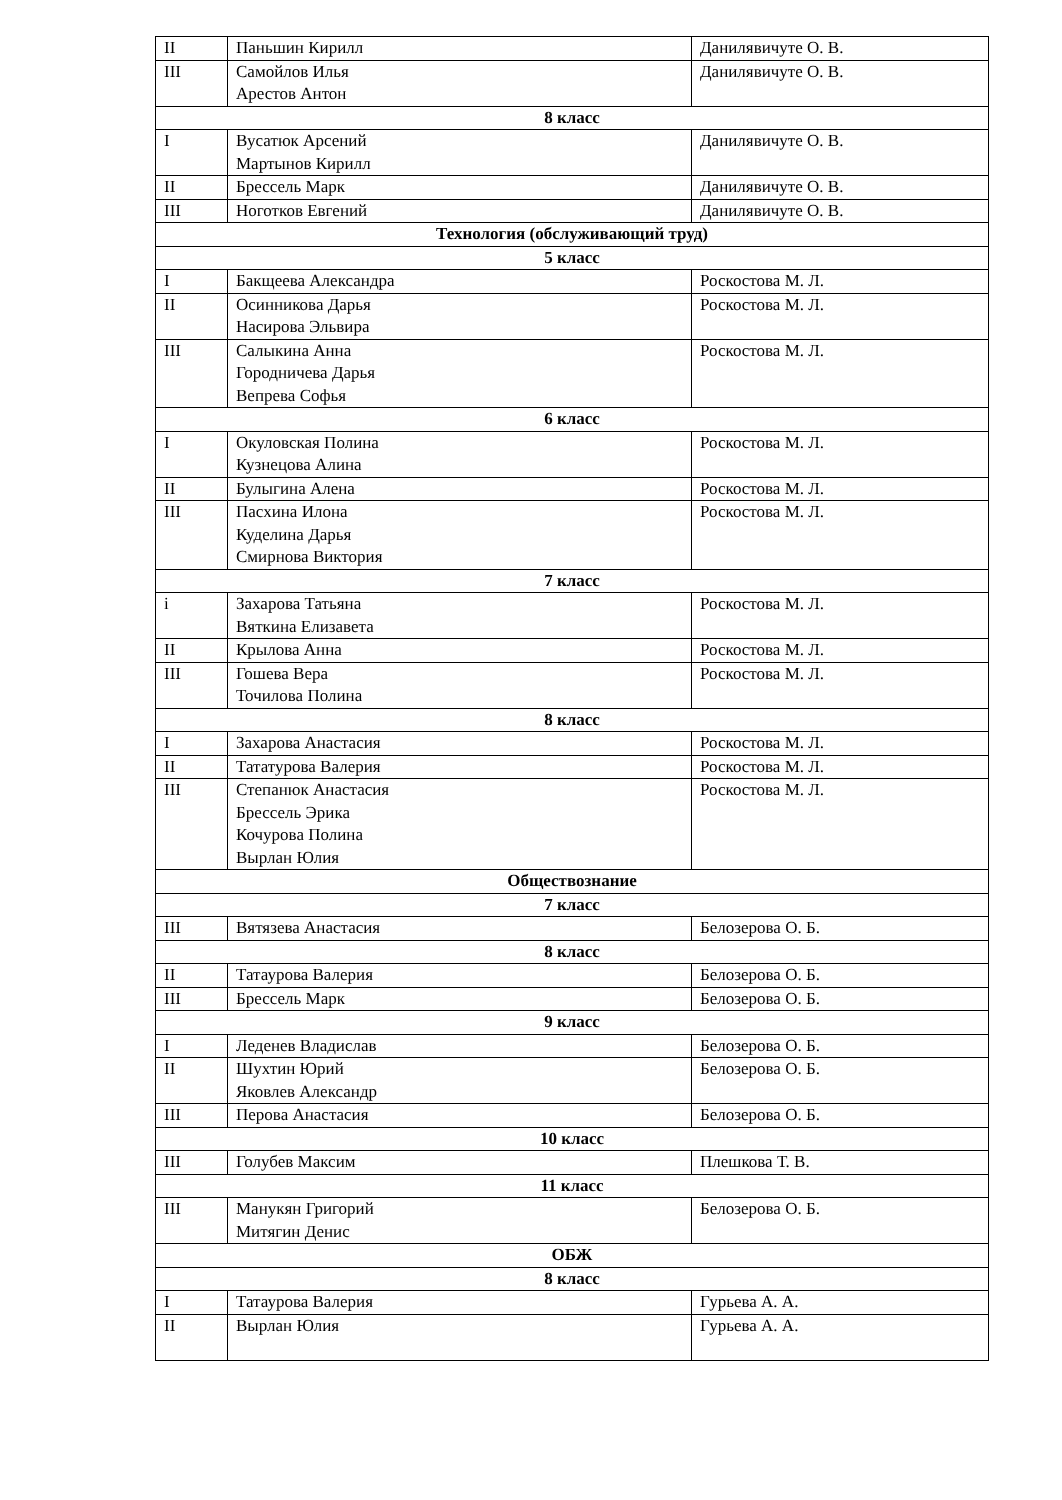| II | Паньшин Кирилл | Данилявичуте О. В. |
| III | Самойлов Илья Арестов Антон | Данилявичуте О. В. |
| 8 класс | | |
| I | Вусатюк Арсений Мартынов Кирилл | Данилявичуте О. В. |
| II | Брессель Марк | Данилявичуте О. В. |
| III | Ноготков Евгений | Данилявичуте О. В. |
| Технология (обслуживающий труд) | | |
| 5 класс | | |
| I | Бакщеева Александра | Роскостова М. Л. |
| II | Осинникова Дарья Насирова Эльвира | Роскостова М. Л. |
| III | Салыкина Анна Городничева Дарья Вепрева Софья | Роскостова М. Л. |
| 6 класс | | |
| I | Окуловская Полина Кузнецова Алина | Роскостова М. Л. |
| II | Булыгина Алена | Роскостова М. Л. |
| III | Пасхина Илона Куделина Дарья Смирнова Виктория | Роскостова М. Л. |
| 7 класс | | |
| i | Захарова Татьяна Вяткина Елизавета | Роскостова М. Л. |
| II | Крылова Анна | Роскостова М. Л. |
| III | Гошева Вера Точилова Полина | Роскостова М. Л. |
| 8 класс | | |
| I | Захарова Анастасия | Роскостова М. Л. |
| II | Тататурова Валерия | Роскостова М. Л. |
| III | Степанюк Анастасия Брессель Эрика Кочурова Полина Вырлан Юлия | Роскостова М. Л. |
| Обществознание | | |
| 7 класс | | |
| III | Вятязева Анастасия | Белозерова О. Б. |
| 8 класс | | |
| II | Татаурова Валерия | Белозерова О. Б. |
| III | Брессель Марк | Белозерова О. Б. |
| 9 класс | | |
| I | Леденев Владислав | Белозерова О. Б. |
| II | Шухтин Юрий Яковлев Александр | Белозерова О. Б. |
| III | Перова Анастасия | Белозерова О. Б. |
| 10 класс | | |
| III | Голубев Максим | Плешкова Т. В. |
| 11 класс | | |
| III | Манукян Григорий Митягин Денис | Белозерова О. Б. |
| ОБЖ | | |
| 8 класс | | |
| I | Татаурова Валерия | Гурьева А. А. |
| II | Вырлан Юлия | Гурьева А. А. |